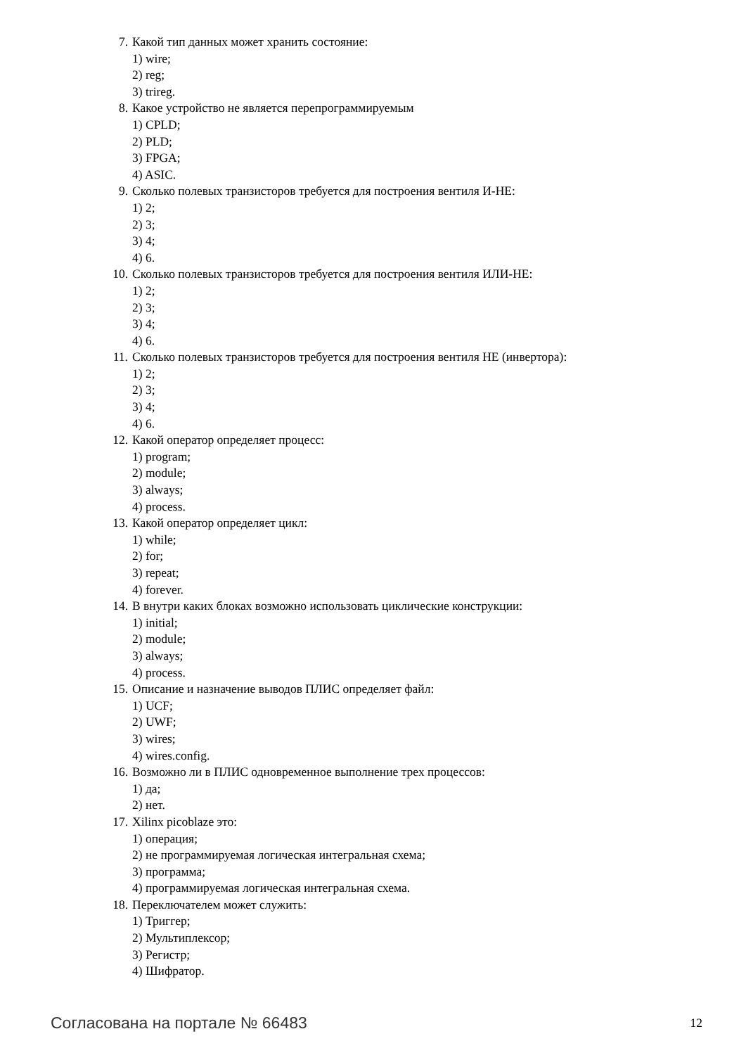7. Какой тип данных может хранить состояние:
1) wire;
2) reg;
3) trireg.
8. Какое устройство не является перепрограммируемым
1) CPLD;
2) PLD;
3) FPGA;
4) ASIC.
9. Сколько полевых транзисторов требуется для построения вентиля И-НЕ:
1) 2;
2) 3;
3) 4;
4) 6.
10. Сколько полевых транзисторов требуется для построения вентиля ИЛИ-НЕ:
1) 2;
2) 3;
3) 4;
4) 6.
11. Сколько полевых транзисторов требуется для построения вентиля НЕ (инвертора):
1) 2;
2) 3;
3) 4;
4) 6.
12. Какой оператор определяет процесс:
1) program;
2) module;
3) always;
4) process.
13. Какой оператор определяет цикл:
1) while;
2) for;
3) repeat;
4) forever.
14. В внутри каких блоках возможно использовать циклические конструкции:
1) initial;
2) module;
3) always;
4) process.
15. Описание и назначение выводов ПЛИС определяет файл:
1) UCF;
2) UWF;
3) wires;
4) wires.config.
16. Возможно ли в ПЛИС одновременное выполнение трех процессов:
1) да;
2) нет.
17. Xilinx picoblaze это:
1) операция;
2) не программируемая логическая интегральная схема;
3) программа;
4) программируемая логическая интегральная схема.
18. Переключателем может служить:
1) Триггер;
2) Мультиплексор;
3) Регистр;
4) Шифратор.
Согласована на портале № 66483 12